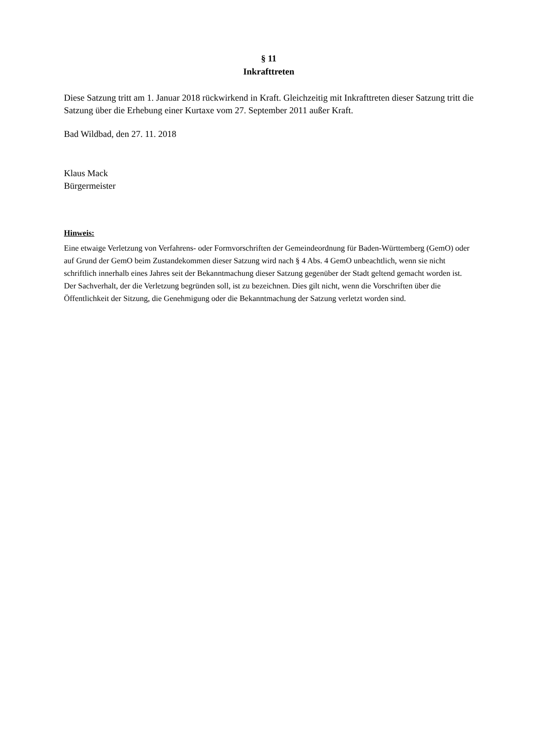§ 11
Inkrafttreten
Diese Satzung tritt am 1. Januar 2018 rückwirkend in Kraft. Gleichzeitig mit Inkrafttreten dieser Satzung tritt die Satzung über die Erhebung einer Kurtaxe vom 27. September 2011 außer Kraft.
Bad Wildbad, den 27. 11. 2018
Klaus Mack
Bürgermeister
Hinweis:
Eine etwaige Verletzung von Verfahrens- oder Formvorschriften der Gemeindeordnung für Baden-Württemberg (GemO) oder auf Grund der GemO beim Zustandekommen dieser Satzung wird nach § 4 Abs. 4 GemO unbeachtlich, wenn sie nicht schriftlich innerhalb eines Jahres seit der Bekanntmachung dieser Satzung gegenüber der Stadt geltend gemacht worden ist. Der Sachverhalt, der die Verletzung begründen soll, ist zu bezeichnen. Dies gilt nicht, wenn die Vorschriften über die Öffentlichkeit der Sitzung, die Genehmigung oder die Bekanntmachung der Satzung verletzt worden sind.